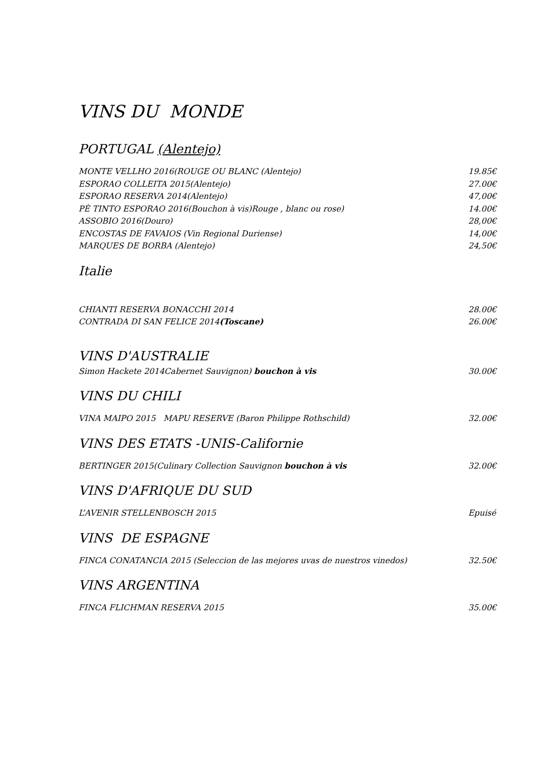VINS DU MONDE
PORTUGAL (Alentejo)
MONTE VELLHO 2016(ROUGE OU BLANC (Alentejo) 19.85€
ESPORAO COLLEITA 2015(Alentejo) 27.00€
ESPORAO RESERVA 2014(Alentejo) 47,00€
PÈ TINTO ESPORAO 2016(Bouchon à vis)Rouge , blanc ou rose) 14.00€
ASSOBIO 2016(Douro) 28,00€
ENCOSTAS DE FAVAIOS (Vin Regional Duriense) 14,00€
MARQUES DE BORBA (Alentejo) 24,50€
Italie
CHIANTI RESERVA BONACCHI 2014 28.00€
CONTRADA DI SAN FELICE 2014(Toscane) 26.00€
VINS D'AUSTRALIE
Simon Hackete 2014Cabernet Sauvignon) bouchon à vis 30.00€
VINS DU CHILI
VINA MAIPO 2015 MAPU RESERVE (Baron Philippe Rothschild) 32.00€
VINS DES ETATS -UNIS-Californie
BERTINGER 2015(Culinary Collection Sauvignon bouchon à vis 32.00€
VINS D'AFRIQUE DU SUD
L’AVENIR STELLENBOSCH 2015 Epuisé
VINS DE ESPAGNE
FINCA CONATANCIA 2015 (Seleccion de las mejores uvas de nuestros vinedos) 32.50€
VINS ARGENTINA
FINCA FLICHMAN RESERVA 2015 35.00€